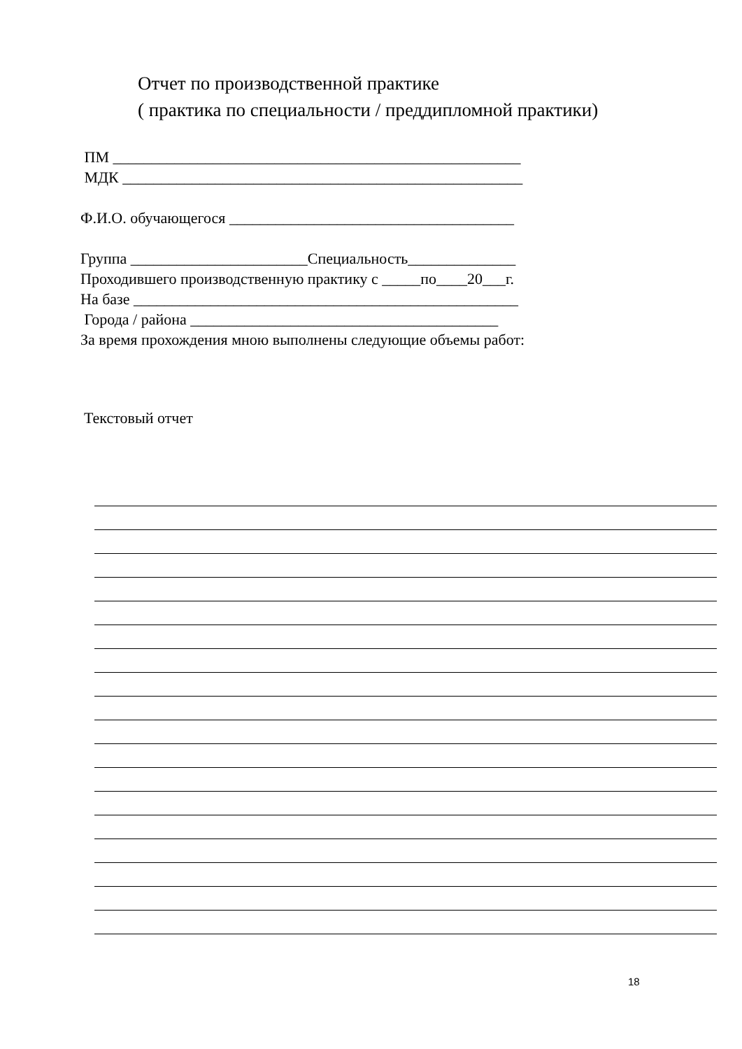Отчет по производственной практике
( практика по специальности / преддипломной практики)
ПМ _____________________________________________________ МДК ____________________________________________________ Ф.И.О. обучающегося _____________________________________ Группа _______________________Специальность______________ Проходившего производственную практику с _____по____20___г. На базе __________________________________________________ Города / района ________________________________________ За время прохождения мною выполнены следующие объемы работ:
Текстовый отчет
18